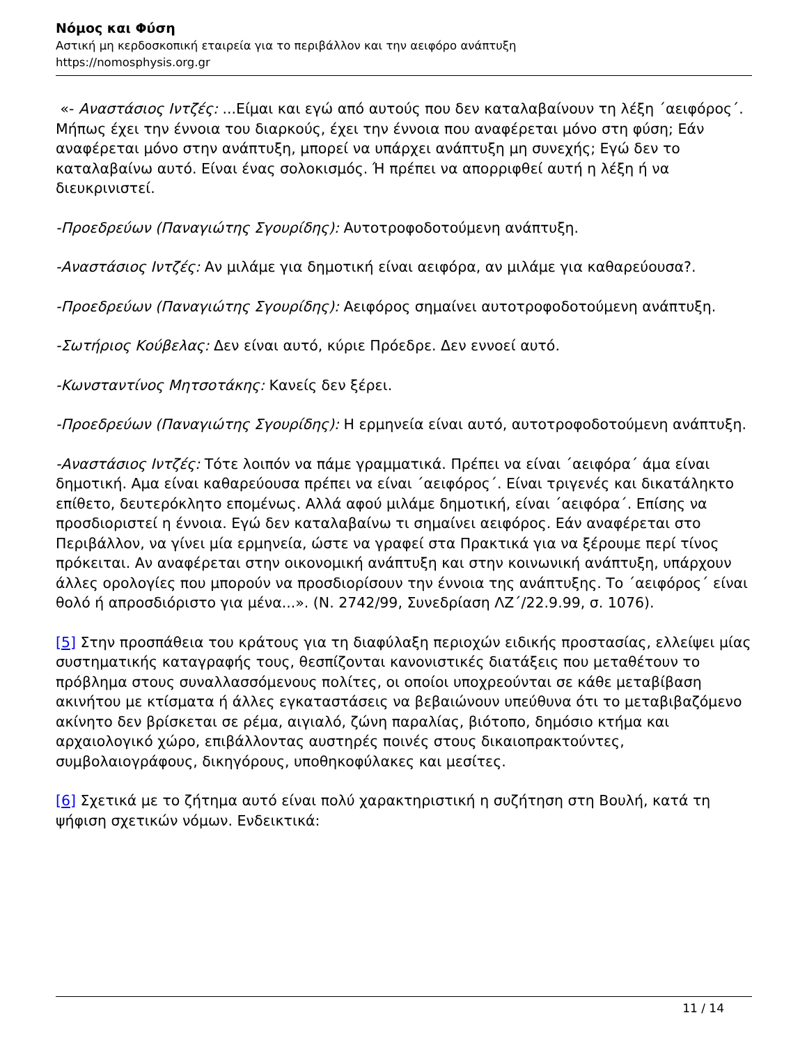Νόμος και Φύση
Αστική μη κερδοσκοπική εταιρεία για το περιβάλλον και την αειφόρο ανάπτυξη
https://nomosphysis.org.gr
«- Αναστάσιος Ιντζές: ...Είμαι και εγώ από αυτούς που δεν καταλαβαίνουν τη λέξη ΄αειφόρος΄. Μήπως έχει την έννοια του διαρκούς, έχει την έννοια που αναφέρεται μόνο στη φύση; Εάν αναφέρεται μόνο στην ανάπτυξη, μπορεί να υπάρχει ανάπτυξη μη συνεχής; Εγώ δεν το καταλαβαίνω αυτό. Είναι ένας σολοκισμός. Ή πρέπει να απορριφθεί αυτή η λέξη ή να διευκρινιστεί.
-Προεδρεύων (Παναγιώτης Σγουρίδης): Αυτοτροφοδοτούμενη ανάπτυξη.
-Αναστάσιος Ιντζές: Αν μιλάμε για δημοτική είναι αειφόρα, αν μιλάμε για καθαρεύουσα?.
-Προεδρεύων (Παναγιώτης Σγουρίδης): Αειφόρος σημαίνει αυτοτροφοδοτούμενη ανάπτυξη.
-Σωτήριος Κούβελας: Δεν είναι αυτό, κύριε Πρόεδρε. Δεν εννοεί αυτό.
-Κωνσταντίνος Μητσοτάκης: Κανείς δεν ξέρει.
-Προεδρεύων (Παναγιώτης Σγουρίδης): Η ερμηνεία είναι αυτό, αυτοτροφοδοτούμενη ανάπτυξη.
-Αναστάσιος Ιντζές: Τότε λοιπόν να πάμε γραμματικά. Πρέπει να είναι ΄αειφόρα΄ άμα είναι δημοτική. Αμα είναι καθαρεύουσα πρέπει να είναι ΄αειφόρος΄. Είναι τριγενές και δικατάληκτο επίθετο, δευτερόκλητο επομένως. Αλλά αφού μιλάμε δημοτική, είναι ΄αειφόρα΄. Επίσης να προσδιοριστεί η έννοια. Εγώ δεν καταλαβαίνω τι σημαίνει αειφόρος. Εάν αναφέρεται στο Περιβάλλον, να γίνει μία ερμηνεία, ώστε να γραφεί στα Πρακτικά για να ξέρουμε περί τίνος πρόκειται. Αν αναφέρεται στην οικονομική ανάπτυξη και στην κοινωνική ανάπτυξη, υπάρχουν άλλες ορολογίες που μπορούν να προσδιορίσουν την έννοια της ανάπτυξης. Το ΄αειφόρος΄ είναι θολό ή απροσδιόριστο για μένα...». (Ν. 2742/99, Συνεδρίαση ΛΖ΄/22.9.99, σ. 1076).
[5] Στην προσπάθεια του κράτους για τη διαφύλαξη περιοχών ειδικής προστασίας, ελλείψει μίας συστηματικής καταγραφής τους, θεσπίζονται κανονιστικές διατάξεις που μεταθέτουν το πρόβλημα στους συναλλασσόμενους πολίτες, οι οποίοι υποχρεούνται σε κάθε μεταβίβαση ακινήτου με κτίσματα ή άλλες εγκαταστάσεις να βεβαιώνουν υπεύθυνα ότι το μεταβιβαζόμενο ακίνητο δεν βρίσκεται σε ρέμα, αιγιαλό, ζώνη παραλίας, βιότοπο, δημόσιο κτήμα και αρχαιολογικό χώρο, επιβάλλοντας αυστηρές ποινές στους δικαιοπρακτούντες, συμβολαιογράφους, δικηγόρους, υποθηκοφύλακες και μεσίτες.
[6] Σχετικά με το ζήτημα αυτό είναι πολύ χαρακτηριστική η συζήτηση στη Βουλή, κατά τη ψήφιση σχετικών νόμων. Ενδεικτικά:
11 / 14